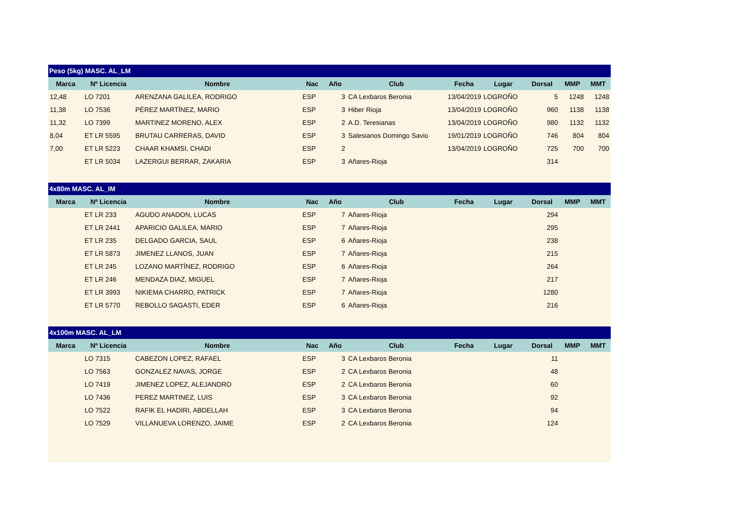| Peso (5kg) MASC. AL_LM | | | | | | | | | | |
| Marca | Nº Licencia | Nombre | Nac | Año | Club | Fecha | Lugar | Dorsal | MMP | MMT |
| 12,48 | LO 7201 | ARENZANA GALILEA, RODRIGO | ESP | 3 | CA Lexbaros Beronia | 13/04/2019 | LOGROÑO | 5 | 1248 | 1248 |
| 11,38 | LO 7536 | PÉREZ MARTÍNEZ, MARIO | ESP | 3 | Hiber Rioja | 13/04/2019 | LOGROÑO | 960 | 1138 | 1138 |
| 11,32 | LO 7399 | MARTINEZ MORENO, ALEX | ESP | 2 | A.D. Teresianas | 13/04/2019 | LOGROÑO | 980 | 1132 | 1132 |
| 8,04 | ET LR 5595 | BRUTAU CARRERAS, DAVID | ESP | 3 | Salesianos Domingo Savio | 19/01/2019 | LOGROÑO | 746 | 804 | 804 |
| 7,00 | ET LR 5223 | CHAAR KHAMSI, CHADI | ESP | 2 | | 13/04/2019 | LOGROÑO | 725 | 700 | 700 |
| | ET LR 5034 | LAZERGUI BERRAR, ZAKARIA | ESP | 3 | Añares-Rioja | | | 314 | | |
| 4x80m MASC. AL_IM | | | | | | | | | | |
| Marca | Nº Licencia | Nombre | Nac | Año | Club | Fecha | Lugar | Dorsal | MMP | MMT |
| | ET LR 233 | AGUDO ANADON, LUCAS | ESP | 7 | Añares-Rioja | | | 294 | | |
| | ET LR 2441 | APARICIO GALILEA, MARIO | ESP | 7 | Añares-Rioja | | | 295 | | |
| | ET LR 235 | DELGADO GARCIA, SAUL | ESP | 6 | Añares-Rioja | | | 238 | | |
| | ET LR 5873 | JIMENEZ LLANOS, JUAN | ESP | 7 | Añares-Rioja | | | 215 | | |
| | ET LR 245 | LOZANO MARTÍNEZ, RODRIGO | ESP | 6 | Añares-Rioja | | | 264 | | |
| | ET LR 246 | MENDAZA DIAZ, MIGUEL | ESP | 7 | Añares-Rioja | | | 217 | | |
| | ET LR 3993 | NIKIEMA CHARRO, PATRICK | ESP | 7 | Añares-Rioja | | | 1280 | | |
| | ET LR 5770 | REBOLLO SAGASTI, EDER | ESP | 6 | Añares-Rioja | | | 216 | | |
| 4x100m MASC. AL_LM | | | | | | | | | | |
| Marca | Nº Licencia | Nombre | Nac | Año | Club | Fecha | Lugar | Dorsal | MMP | MMT |
| | LO 7315 | CABEZON LOPEZ, RAFAEL | ESP | 3 | CA Lexbaros Beronia | | | 11 | | |
| | LO 7563 | GONZALEZ NAVAS, JORGE | ESP | 2 | CA Lexbaros Beronia | | | 48 | | |
| | LO 7419 | JIMENEZ LOPEZ, ALEJANDRO | ESP | 2 | CA Lexbaros Beronia | | | 60 | | |
| | LO 7436 | PEREZ MARTINEZ, LUIS | ESP | 3 | CA Lexbaros Beronia | | | 92 | | |
| | LO 7522 | RAFIK EL HADIRI, ABDELLAH | ESP | 3 | CA Lexbaros Beronia | | | 94 | | |
| | LO 7529 | VILLANUEVA LORENZO, JAIME | ESP | 2 | CA Lexbaros Beronia | | | 124 | | |